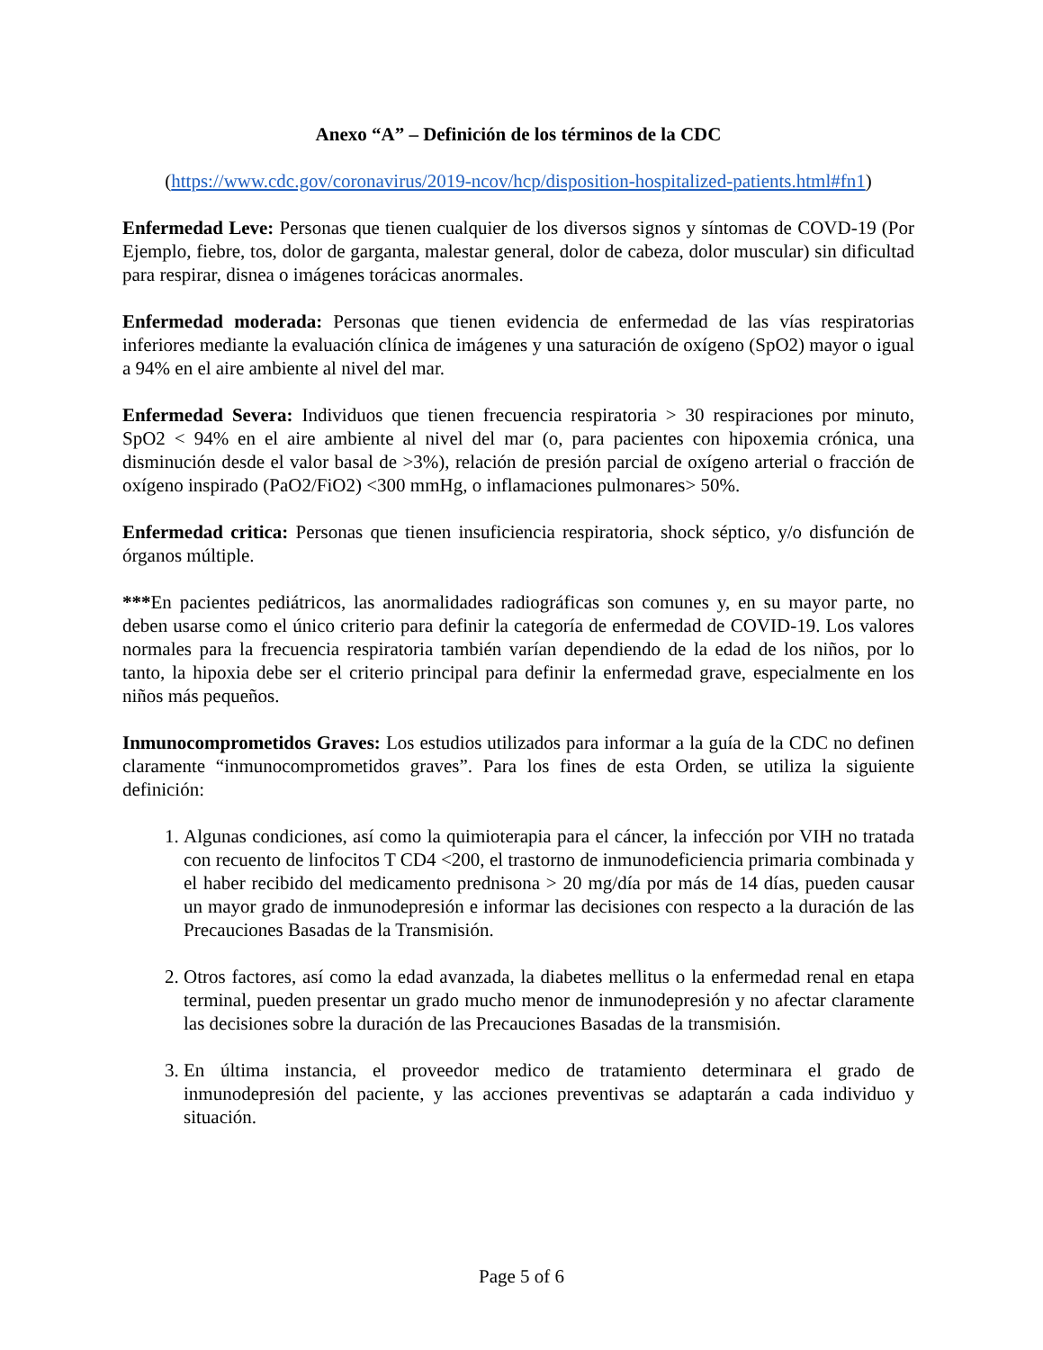Anexo “A” – Definición de los términos de la CDC
(https://www.cdc.gov/coronavirus/2019-ncov/hcp/disposition-hospitalized-patients.html#fn1)
Enfermedad Leve: Personas que tienen cualquier de los diversos signos y síntomas de COVD-19 (Por Ejemplo, fiebre, tos, dolor de garganta, malestar general, dolor de cabeza, dolor muscular) sin dificultad para respirar, disnea o imágenes torácicas anormales.
Enfermedad moderada: Personas que tienen evidencia de enfermedad de las vías respiratorias inferiores mediante la evaluación clínica de imágenes y una saturación de oxígeno (SpO2) mayor o igual a 94% en el aire ambiente al nivel del mar.
Enfermedad Severa: Individuos que tienen frecuencia respiratoria > 30 respiraciones por minuto, SpO2 < 94% en el aire ambiente al nivel del mar (o, para pacientes con hipoxemia crónica, una disminución desde el valor basal de >3%), relación de presión parcial de oxígeno arterial o fracción de oxígeno inspirado (PaO2/FiO2) <300 mmHg, o inflamaciones pulmonares> 50%.
Enfermedad critica: Personas que tienen insuficiencia respiratoria, shock séptico, y/o disfunción de órganos múltiple.
***En pacientes pediátricos, las anormalidades radiográficas son comunes y, en su mayor parte, no deben usarse como el único criterio para definir la categoría de enfermedad de COVID-19. Los valores normales para la frecuencia respiratoria también varían dependiendo de la edad de los niños, por lo tanto, la hipoxia debe ser el criterio principal para definir la enfermedad grave, especialmente en los niños más pequeños.
Inmunocomprometidos Graves: Los estudios utilizados para informar a la guía de la CDC no definen claramente “inmunocomprometidos graves”. Para los fines de esta Orden, se utiliza la siguiente definición:
1. Algunas condiciones, así como la quimioterapia para el cáncer, la infección por VIH no tratada con recuento de linfocitos T CD4 <200, el trastorno de inmunodeficiencia primaria combinada y el haber recibido del medicamento prednisona > 20 mg/día por más de 14 días, pueden causar un mayor grado de inmunodepresión e informar las decisiones con respecto a la duración de las Precauciones Basadas de la Transmisión.
2. Otros factores, así como la edad avanzada, la diabetes mellitus o la enfermedad renal en etapa terminal, pueden presentar un grado mucho menor de inmunodepresión y no afectar claramente las decisiones sobre la duración de las Precauciones Basadas de la transmisión.
3. En última instancia, el proveedor medico de tratamiento determinara el grado de inmunodepresión del paciente, y las acciones preventivas se adaptarán a cada individuo y situación.
Page 5 of 6